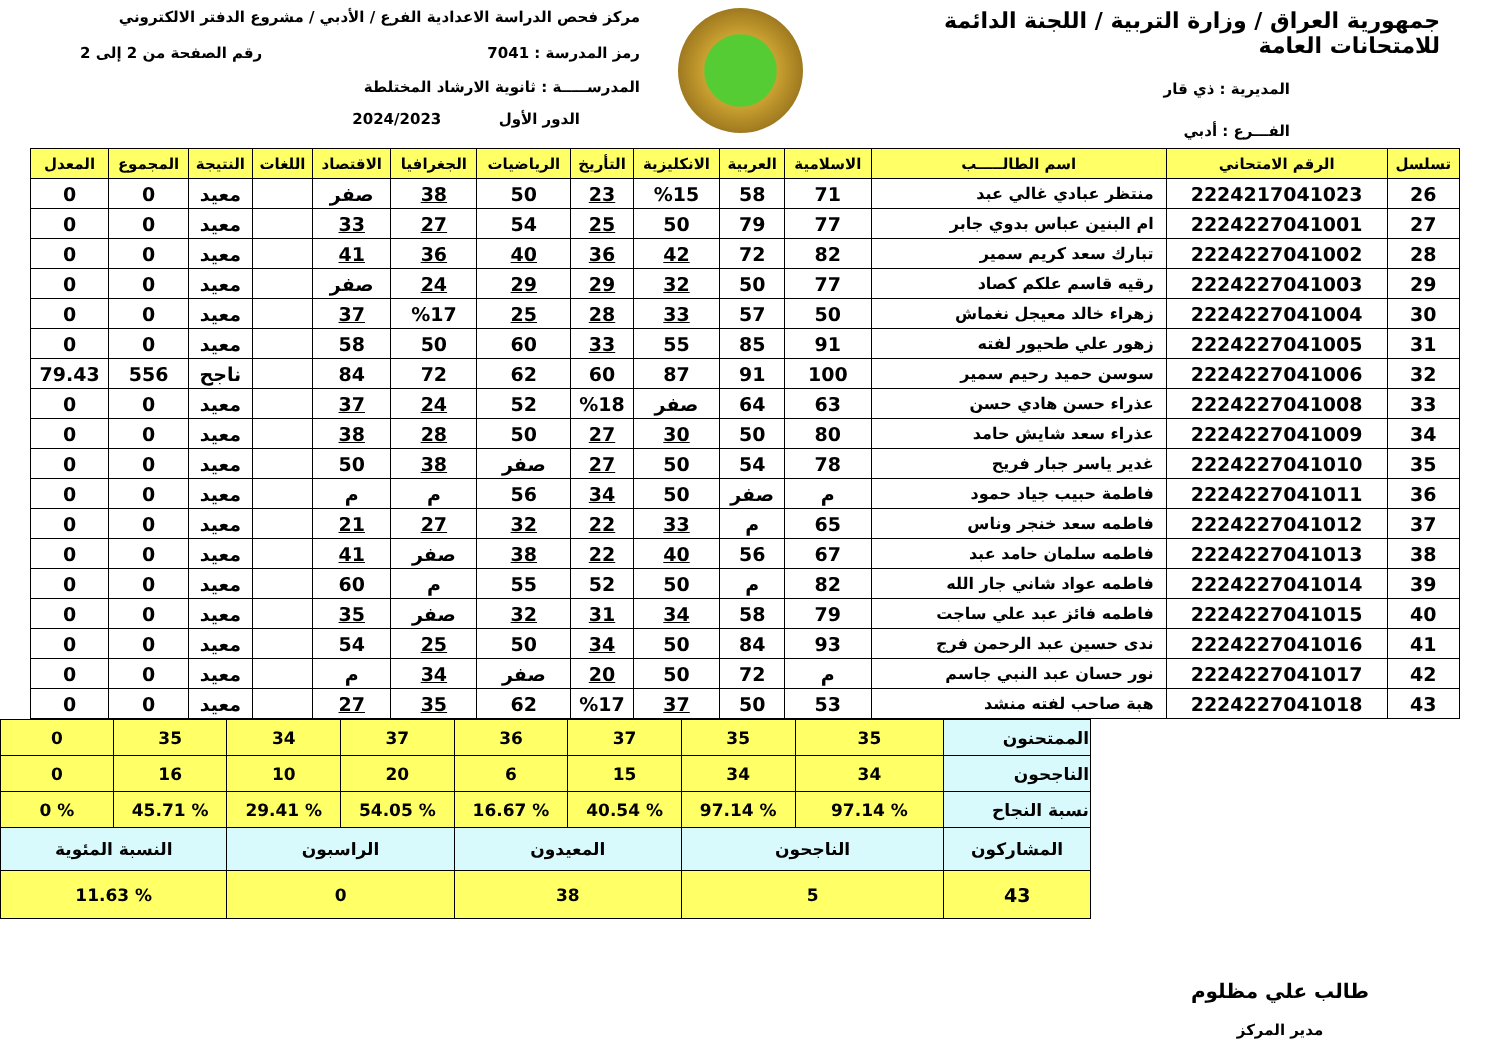جمهورية العراق / وزارة التربية / اللجنة الدائمة للامتحانات العامة
المديرية : ذي قار
الفـــرع : أدبي
مركز فحص الدراسة الاعدادية الفرع / الأدبي / مشروع الدفتر الالكتروني
رمز المدرسة : 7041 رقم الصفحة من 2 إلى 2
المدرســـــة : ثانوية الارشاد المختلطة
الدور الأول 2024/2023
| تسلسل | الرقم الامتحاني | اسم الطالـــــب | الاسلامية | العربية | الانكليزية | التأريخ | الرياضيات | الجغرافيا | الاقتصاد | اللغات | النتيجة | المجموع | المعدل |
| --- | --- | --- | --- | --- | --- | --- | --- | --- | --- | --- | --- | --- | --- |
| 26 | 2224217041023 | منتظر عبادي غالي عبد | 71 | 58 | %15 | 23 | 50 | 38 | صفر | | معيد | 0 | 0 |
| 27 | 2224227041001 | ام البنين عباس بدوي جابر | 77 | 79 | 50 | 25 | 54 | 27 | 33 | | معيد | 0 | 0 |
| 28 | 2224227041002 | تبارك سعد كريم سمير | 82 | 72 | 42 | 36 | 40 | 36 | 41 | | معيد | 0 | 0 |
| 29 | 2224227041003 | رقيه قاسم علكم كصاد | 77 | 50 | 32 | 29 | 29 | 24 | صفر | | معيد | 0 | 0 |
| 30 | 2224227041004 | زهراء خالد معيجل نغماش | 50 | 57 | 33 | 28 | 25 | %17 | 37 | | معيد | 0 | 0 |
| 31 | 2224227041005 | زهور علي طحيور لفته | 91 | 85 | 55 | 33 | 60 | 50 | 58 | | معيد | 0 | 0 |
| 32 | 2224227041006 | سوسن حميد رحيم سمير | 100 | 91 | 87 | 60 | 62 | 72 | 84 | | ناجح | 556 | 79.43 |
| 33 | 2224227041008 | عذراء حسن هادي حسن | 63 | 64 | صفر | %18 | 52 | 24 | 37 | | معيد | 0 | 0 |
| 34 | 2224227041009 | عذراء سعد شايش حامد | 80 | 50 | 30 | 27 | 50 | 28 | 38 | | معيد | 0 | 0 |
| 35 | 2224227041010 | غدير ياسر جبار فريح | 78 | 54 | 50 | 27 | صفر | 38 | 50 | | معيد | 0 | 0 |
| 36 | 2224227041011 | فاطمة حبيب جياد حمود | م | صفر | 50 | 34 | 56 | م | م | | معيد | 0 | 0 |
| 37 | 2224227041012 | فاطمه سعد خنجر وناس | 65 | م | 33 | 22 | 32 | 27 | 21 | | معيد | 0 | 0 |
| 38 | 2224227041013 | فاطمه سلمان حامد عبد | 67 | 56 | 40 | 22 | 38 | صفر | 41 | | معيد | 0 | 0 |
| 39 | 2224227041014 | فاطمه عواد شاني جار الله | 82 | م | 50 | 52 | 55 | م | 60 | | معيد | 0 | 0 |
| 40 | 2224227041015 | فاطمه فائز عبد علي ساجت | 79 | 58 | 34 | 31 | 32 | صفر | 35 | | معيد | 0 | 0 |
| 41 | 2224227041016 | ندى حسين عبد الرحمن فرج | 93 | 84 | 50 | 34 | 50 | 25 | 54 | | معيد | 0 | 0 |
| 42 | 2224227041017 | نور حسان عبد النبي جاسم | م | 72 | 50 | 20 | صفر | 34 | م | | معيد | 0 | 0 |
| 43 | 2224227041018 | هبة صاحب لفته منشد | 53 | 50 | 37 | %17 | 62 | 35 | 27 | | معيد | 0 | 0 |
| الممتحنون | 35 | 35 | 37 | 36 | 37 | 34 | 35 | 0 |
| الناجحون | 34 | 34 | 15 | 6 | 20 | 10 | 16 | 0 |
| نسبة النجاح | % 97.14 | % 97.14 | % 40.54 | % 16.67 | % 54.05 | % 29.41 | % 45.71 | % 0 |
| المشاركون | الناجحون | | المعيدون | | الراسبون | | النسبة المئوية | |
| 43 | 5 | | 38 | | 0 | | % 11.63 | |
طالب علي مظلوم
مدير المركز